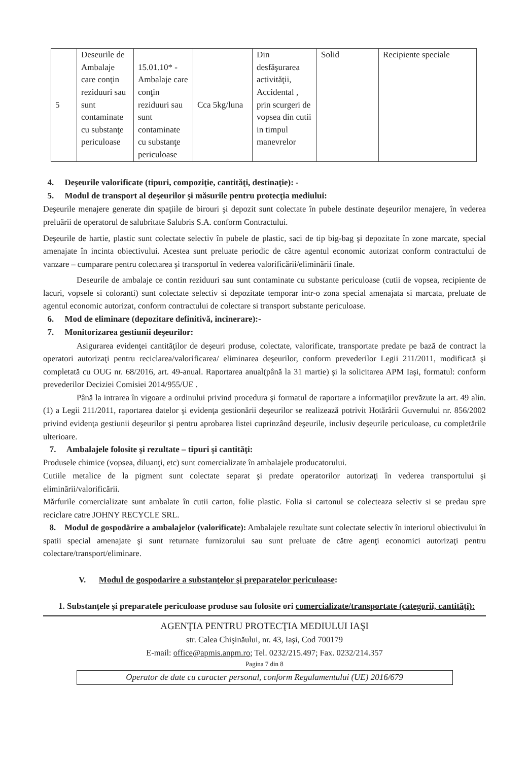| 5 | Deseurile de Ambalaje care conţin reziduuri sau sunt contaminate cu substanţe periculoase | 15.01.10* - Ambalaje care conţin reziduuri sau sunt contaminate cu substanţe periculoase | Cca 5kg/luna | Din desfăşurarea activităţii, Accidental , prin scurgeri de vopsea din cutii in timpul manevrelor | Solid | Recipiente speciale |
4. Deşeurile valorificate (tipuri, compoziţie, cantităţi, destinaţie): -
5. Modul de transport al deşeurilor şi măsurile pentru protecţia mediului:
Deşeurile menajere generate din spaţiile de birouri şi depozit sunt colectate în pubele destinate deşeurilor menajere, în vederea preluării de operatorul de salubritate Salubris S.A. conform Contractului.
Deşeurile de hartie, plastic sunt colectate selectiv în pubele de plastic, saci de tip big-bag şi depozitate în zone marcate, special amenajate în incinta obiectivului. Acestea sunt preluate periodic de către agentul economic autorizat conform contractului de vanzare – cumparare pentru colectarea şi transportul în vederea valorificării/eliminării finale.
Deseurile de ambalaje ce contin reziduuri sau sunt contaminate cu substante periculoase (cutii de vopsea, recipiente de lacuri, vopsele si coloranti) sunt colectate selectiv si depozitate temporar intr-o zona special amenajata si marcata, preluate de agentul economic autorizat, conform contractului de colectare si transport substante periculoase.
6. Mod de eliminare (depozitare definitivă, incinerare):-
7. Monitorizarea gestiunii deşeurilor:
Asigurarea evidenţei cantităţilor de deşeuri produse, colectate, valorificate, transportate predate pe bază de contract la operatori autorizaţi pentru reciclarea/valorificarea/ eliminarea deşeurilor, conform prevederilor Legii 211/2011, modificată şi completată cu OUG nr. 68/2016, art. 49-anual. Raportarea anual(până la 31 martie) şi la solicitarea APM Iaşi, formatul: conform prevederilor Deciziei Comisiei 2014/955/UE .
Până la intrarea în vigoare a ordinului privind procedura şi formatul de raportare a informaţiilor prevăzute la art. 49 alin. (1) a Legii 211/2011, raportarea datelor şi evidenţa gestionării deşeurilor se realizează potrivit Hotărârii Guvernului nr. 856/2002 privind evidenţa gestiunii deşeurilor şi pentru aprobarea listei cuprinzând deşeurile, inclusiv deşeurile periculoase, cu completările ulterioare.
7. Ambalajele folosite şi rezultate – tipuri şi cantităţi:
Produsele chimice (vopsea, diluanţi, etc) sunt comercializate în ambalajele producatorului.
Cutiile metalice de la pigment sunt colectate separat şi predate operatorilor autorizaţi în vederea transportului şi eliminării/valorificării.
Mărfurile comercializate sunt ambalate în cutii carton, folie plastic. Folia si cartonul se colecteaza selectiv si se predau spre reciclare catre JOHNY RECYCLE SRL.
8. Modul de gospodărire a ambalajelor (valorificate): Ambalajele rezultate sunt colectate selectiv în interiorul obiectivului în spatii special amenajate şi sunt returnate furnizorului sau sunt preluate de către agenţi economici autorizaţi pentru colectare/transport/eliminare.
V. Modul de gospodarire a substanţelor şi preparatelor periculoase:
1. Substanţele şi preparatele periculoase produse sau folosite ori comercializate/transportate (categorii, cantităţi):
AGENŢIA PENTRU PROTECŢIA MEDIULUI IAŞI
str. Calea Chişinăului, nr. 43, Iaşi, Cod 700179
E-mail: office@apmis.anpm.ro; Tel. 0232/215.497; Fax. 0232/214.357
Pagina 7 din 8
Operator de date cu caracter personal, conform Regulamentului (UE) 2016/679